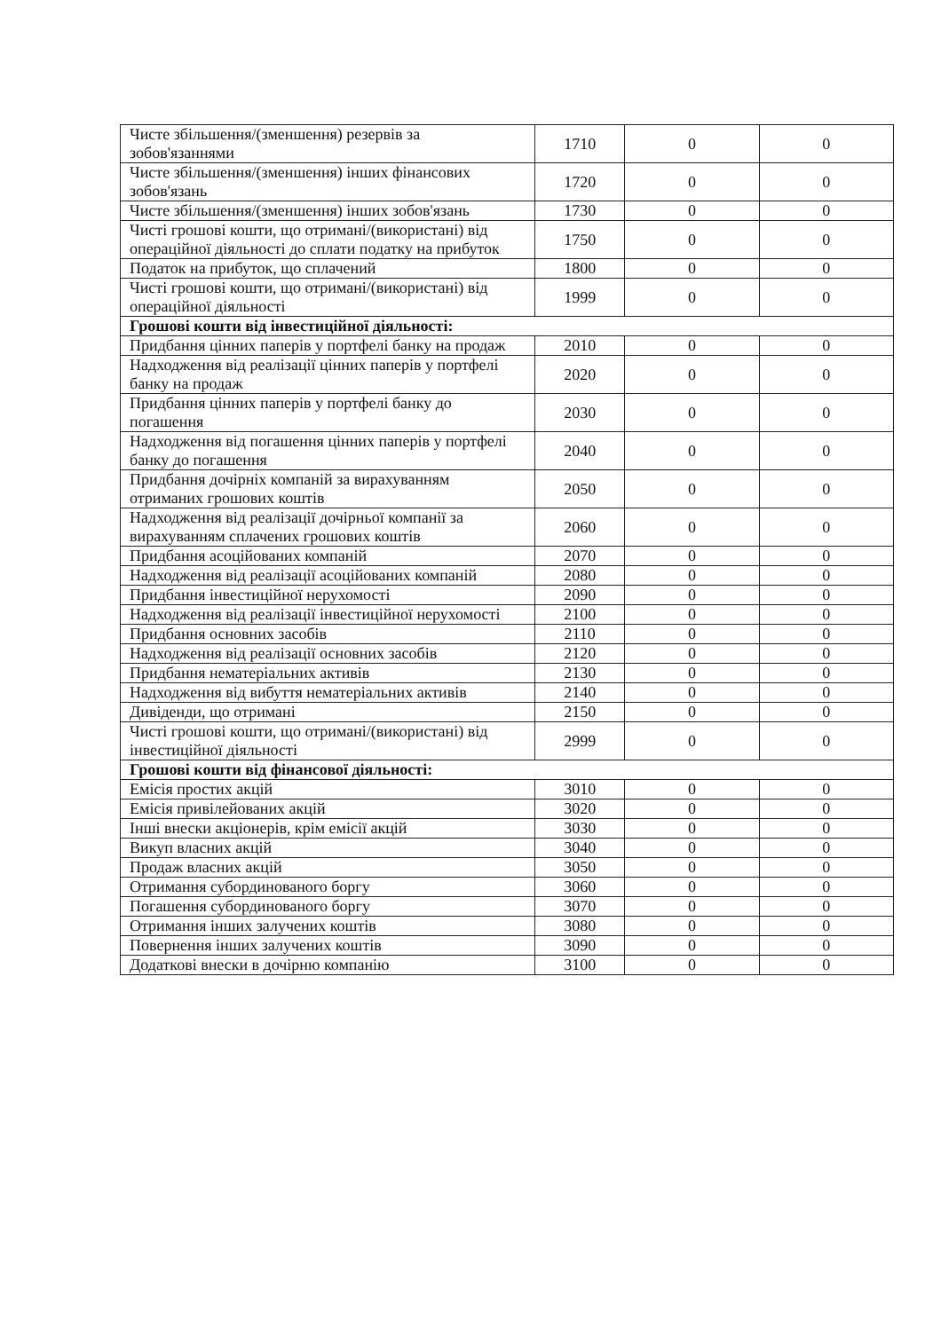| Чисте збільшення/(зменшення) резервів за зобов'язаннями | 1710 | 0 | 0 |
| Чисте збільшення/(зменшення) інших фінансових зобов'язань | 1720 | 0 | 0 |
| Чисте збільшення/(зменшення) інших зобов'язань | 1730 | 0 | 0 |
| Чисті грошові кошти, що отримані/(використані) від операційної діяльності до сплати податку на прибуток | 1750 | 0 | 0 |
| Податок на прибуток, що сплачений | 1800 | 0 | 0 |
| Чисті грошові кошти, що отримані/(використані) від операційної діяльності | 1999 | 0 | 0 |
| Грошові кошти від інвестиційної діяльності: | | | |
| Придбання цінних паперів у портфелі банку на продаж | 2010 | 0 | 0 |
| Надходження від реалізації цінних паперів у портфелі банку на продаж | 2020 | 0 | 0 |
| Придбання цінних паперів у портфелі банку до погашення | 2030 | 0 | 0 |
| Надходження від погашення цінних паперів у портфелі банку до погашення | 2040 | 0 | 0 |
| Придбання дочірніх компаній за вирахуванням отриманих грошових коштів | 2050 | 0 | 0 |
| Надходження від реалізації дочірньої компанії за вирахуванням сплачених грошових коштів | 2060 | 0 | 0 |
| Придбання асоційованих компаній | 2070 | 0 | 0 |
| Надходження від реалізації асоційованих компаній | 2080 | 0 | 0 |
| Придбання інвестиційної нерухомості | 2090 | 0 | 0 |
| Надходження від реалізації інвестиційної нерухомості | 2100 | 0 | 0 |
| Придбання основних засобів | 2110 | 0 | 0 |
| Надходження від реалізації основних засобів | 2120 | 0 | 0 |
| Придбання нематеріальних активів | 2130 | 0 | 0 |
| Надходження від вибуття нематеріальних активів | 2140 | 0 | 0 |
| Дивіденди, що отримані | 2150 | 0 | 0 |
| Чисті грошові кошти, що отримані/(використані) від інвестиційної діяльності | 2999 | 0 | 0 |
| Грошові кошти від фінансової діяльності: | | | |
| Емісія простих акцій | 3010 | 0 | 0 |
| Емісія привілейованих акцій | 3020 | 0 | 0 |
| Інші внески акціонерів, крім емісії акцій | 3030 | 0 | 0 |
| Викуп власних акцій | 3040 | 0 | 0 |
| Продаж власних акцій | 3050 | 0 | 0 |
| Отримання субординованого боргу | 3060 | 0 | 0 |
| Погашення субординованого боргу | 3070 | 0 | 0 |
| Отримання інших залучених коштів | 3080 | 0 | 0 |
| Повернення інших залучених коштів | 3090 | 0 | 0 |
| Додаткові внески в дочірню компанію | 3100 | 0 | 0 |